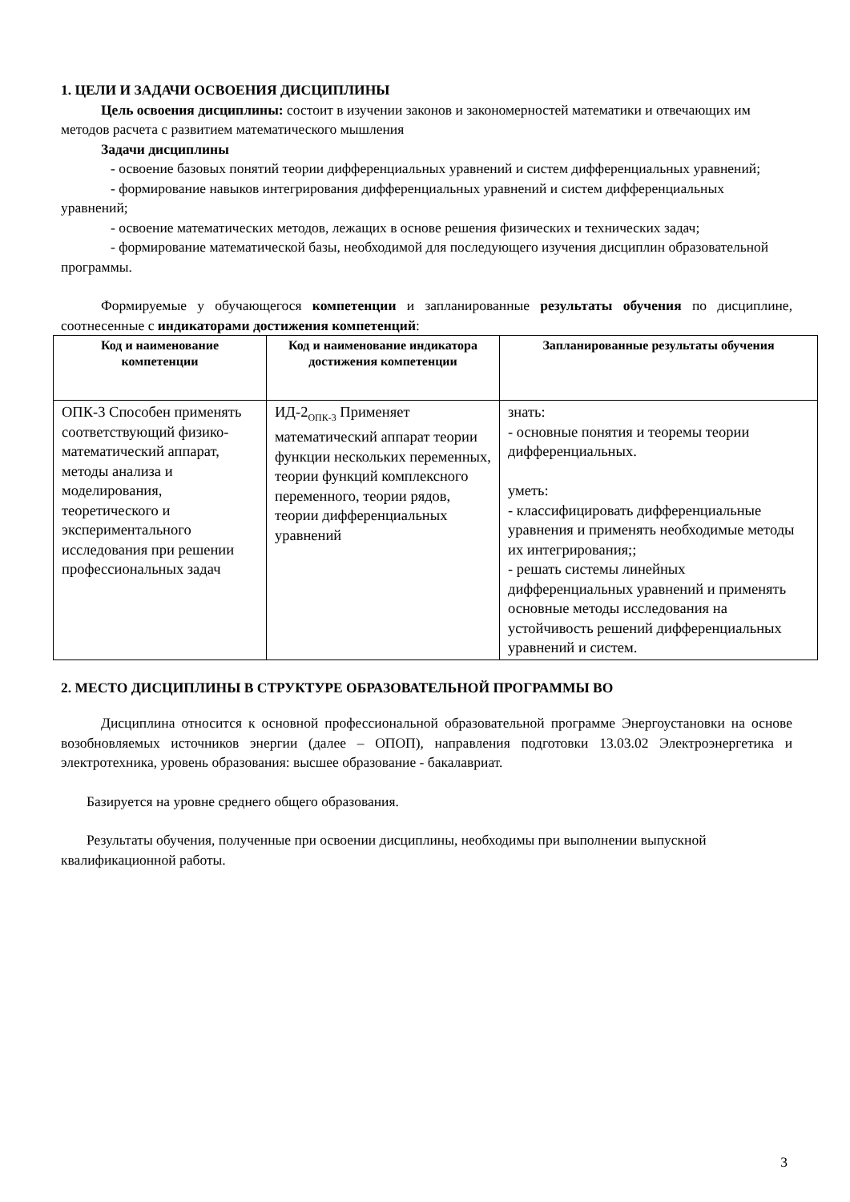1. ЦЕЛИ И ЗАДАЧИ ОСВОЕНИЯ ДИСЦИПЛИНЫ
Цель освоения дисциплины: состоит в изучении законов и закономерностей математики и отвечающих им методов расчета с развитием математического мышления
Задачи дисциплины
- освоение базовых понятий теории дифференциальных уравнений и систем дифференциальных уравнений;
- формирование навыков интегрирования дифференциальных уравнений и систем дифференциальных уравнений;
- освоение математических методов, лежащих в основе решения физических и технических задач;
- формирование математической базы, необходимой для последующего изучения дисциплин образовательной программы.
Формируемые у обучающегося компетенции и запланированные результаты обучения по дисциплине, соотнесенные с индикаторами достижения компетенций:
| Код и наименование компетенции | Код и наименование индикатора достижения компетенции | Запланированные результаты обучения |
| --- | --- | --- |
| ОПК-3 Способен применять соответствующий физико-математический аппарат, методы анализа и моделирования, теоретического и экспериментального исследования при решении профессиональных задач | ИД-2<sub>ОПК-3</sub> Применяет математический аппарат теории функции нескольких переменных, теории функций комплексного переменного, теории рядов, теории дифференциальных уравнений | знать: - основные понятия и теоремы теории дифференциальных. уметь: - классифицировать дифференциальные уравнения и применять необходимые методы их интегрирования;; - решать системы линейных дифференциальных уравнений и применять основные методы исследования на устойчивость решений дифференциальных уравнений и систем. |
2. МЕСТО ДИСЦИПЛИНЫ В СТРУКТУРЕ ОБРАЗОВАТЕЛЬНОЙ ПРОГРАММЫ ВО
Дисциплина относится к основной профессиональной образовательной программе Энергоустановки на основе возобновляемых источников энергии (далее – ОПОП), направления подготовки 13.03.02 Электроэнергетика и электротехника, уровень образования: высшее образование - бакалавриат.
Базируется на уровне среднего общего образования.
Результаты обучения, полученные при освоении дисциплины, необходимы при выполнении выпускной квалификационной работы.
3